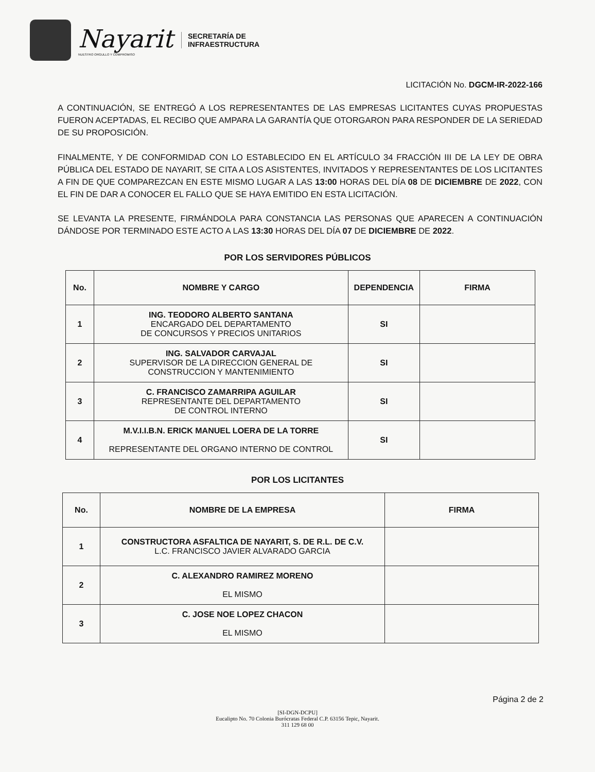Nayarit
NUESTRO ORGULLO Y COMPROMISO
SECRETARÍA DE
INFRAESTRUCTURA
LICITACIÓN No. DGCM-IR-2022-166
A CONTINUACIÓN, SE ENTREGÓ A LOS REPRESENTANTES DE LAS EMPRESAS LICITANTES CUYAS PROPUESTAS FUERON ACEPTADAS, EL RECIBO QUE AMPARA LA GARANTÍA QUE OTORGARON PARA RESPONDER DE LA SERIEDAD DE SU PROPOSICIÓN.
FINALMENTE, Y DE CONFORMIDAD CON LO ESTABLECIDO EN EL ARTÍCULO 34 FRACCIÓN III DE LA LEY DE OBRA PÚBLICA DEL ESTADO DE NAYARIT, SE CITA A LOS ASISTENTES, INVITADOS Y REPRESENTANTES DE LOS LICITANTES A FIN DE QUE COMPAREZCAN EN ESTE MISMO LUGAR A LAS 13:00 HORAS DEL DÍA 08 DE DICIEMBRE DE 2022, CON EL FIN DE DAR A CONOCER EL FALLO QUE SE HAYA EMITIDO EN ESTA LICITACIÓN.
SE LEVANTA LA PRESENTE, FIRMÁNDOLA PARA CONSTANCIA LAS PERSONAS QUE APARECEN A CONTINUACIÓN DÁNDOSE POR TERMINADO ESTE ACTO A LAS 13:30 HORAS DEL DÍA 07 DE DICIEMBRE DE 2022.
POR LOS SERVIDORES PÚBLICOS
| No. | NOMBRE Y CARGO | DEPENDENCIA | FIRMA |
| --- | --- | --- | --- |
| 1 | ING. TEODORO ALBERTO SANTANA ENCARGADO DEL DEPARTAMENTO DE CONCURSOS Y PRECIOS UNITARIOS | SI | |
| 2 | ING. SALVADOR CARVAJAL SUPERVISOR DE LA DIRECCION GENERAL DE CONSTRUCCION Y MANTENIMIENTO | SI | |
| 3 | C. FRANCISCO ZAMARRIPA AGUILAR REPRESENTANTE DEL DEPARTAMENTO DE CONTROL INTERNO | SI | |
| 4 | M.V.I.I.B.N. ERICK MANUEL LOERA DE LA TORRE REPRESENTANTE DEL ORGANO INTERNO DE CONTROL | SI | |
POR LOS LICITANTES
| No. | NOMBRE DE LA EMPRESA | FIRMA |
| --- | --- | --- |
| 1 | CONSTRUCTORA ASFALTICA DE NAYARIT, S. DE R.L. DE C.V. L.C. FRANCISCO JAVIER ALVARADO GARCIA | |
| 2 | C. ALEXANDRO RAMIREZ MORENO EL MISMO | |
| 3 | C. JOSE NOE LOPEZ CHACON EL MISMO | |
Página 2 de 2
[SI-DGN-DCPU]
Eucalipto No. 70 Colonia Burócratas Federal C.P. 63156 Tepic, Nayarit.
311 129 68 00